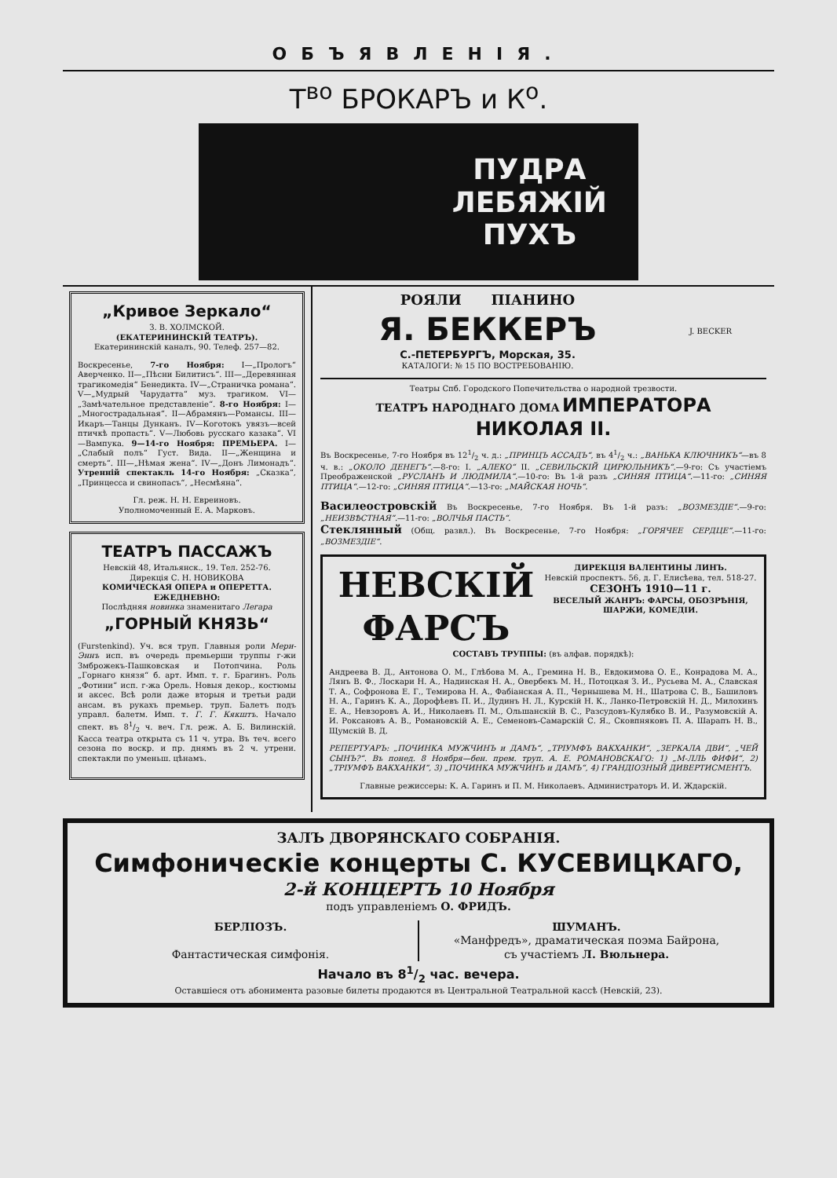ОБЪЯВЛЕНІЯ.
Т<sup>во</sup> БРОКАРЪ и К<sup>о</sup>.
ПУДРА
ЛЕБЯЖІЙ
ПУХЪ
„Кривое Зеркало“
З. В. ХОЛМСКОЙ.
(ЕКАТЕРИНИНСКІЙ ТЕАТРЪ).
Екатерининскій каналъ, 90. Телеф. 257—82.
Воскресенье, 7-го Ноября: I—„Прологъ“ Аверченко. II—„Пѣсни Билитисъ“. III—„Деревянная трагикомедія“ Бенедикта. IV—„Страничка романа“. V—„Мудрый Чарудатта“ муз. трагиком. VI—„Замѣчательное представленіе“. 8-го Ноября: I—„Многострадальная“. II—Абрамянъ—Романсы. III—Икаръ—Танцы Дунканъ. IV—Коготокъ увязъ—всей птичкѣ пропасть“. V—Любовь русскаго казака“. VI—Вампука. 9—14-го Ноября: ПРЕМЬЕРА. I—„Слабый полъ“ Густ. Вида. II—„Женщина и смерть“. III—„Нѣмая жена“. IV—„Донъ Лимонадъ“. Утренній спектакль 14-го Ноября: „Сказка“, „Принцесса и свинопасъ“, „Несмѣяна“.
Гл. реж. Н. Н. Евреиновъ.
Уполномоченный Е. А. Марковъ.
ТЕАТРЪ ПАССАЖЪ
Невскій 48, Итальянск., 19. Тел. 252-76.
Дирекція С. Н. НОВИКОВА
КОМИЧЕСКАЯ ОПЕРА и ОПЕРЕТТА.
ЕЖЕДНЕВНО:
Послѣдняя новинка знаменитаго Легара
„ГОРНЫЙ КНЯЗЬ“
(Furstenkind). Уч. вся труп. Главныя роли Мери-Эннъ исп. въ очередь премьерши труппы г-жи Змброжекъ-Пашковская и Потопчина. Роль „Горнаго князя“ б. арт. Имп. т. г. Брагинъ. Роль „Фотини“ исп. г-жа Орель. Новыя декор., костюмы и аксес. Всѣ роли даже вторыя и третьи ради ансам. въ рукахъ премьер. труп. Балетъ подъ управл. балетм. Имп. т. Г. Г. Кякштъ. Начало спект. въ 81/2 ч. веч. Гл. реж. А. Б. Вилинскій. Касса театра открыта съ 11 ч. утра. Въ теч. всего сезона по воскр. и пр. днямъ въ 2 ч. утрени. спектакли по уменьш. цѣнамъ.
РОЯЛИ ПІАНИНО
Я. БЕККЕРЪ
С.-ПЕТЕРБУРГЪ, Морская, 35.
КАТАЛОГИ: № 15 ПО ВОСТРЕБОВАНІЮ.
J. BECKER
Театры Спб. Городского Попечительства о народной трезвости.
ТЕАТРЪ НАРОДНАГО ДОМА ИМПЕРАТОРА НИКОЛАЯ II.
Въ Воскресенье, 7-го Ноября въ 121/2 ч. д.: „ПРИНЦЪ АССАДЪ“, въ 41/2 ч.: „ВАНЬКА КЛЮЧНИКЪ“—въ 8 ч. в.: „ОКОЛО ДЕНЕГЪ“.—8-го: I. „АЛЕКО“ II. „СЕВИЛЬСКІЙ ЦИРЮЛЬНИКЪ“.—9-го: Съ участіемъ Преображенской „РУСЛАНЪ И ЛЮДМИЛА“.—10-го: Въ 1-й разъ „СИНЯЯ ПТИЦА“.—11-го: „СИНЯЯ ПТИЦА“.—12-го: „СИНЯЯ ПТИЦА“.—13-го: „МАЙСКАЯ НОЧЬ“.
Василеостровскій Въ Воскресенье, 7-го Ноября. Въ 1-й разъ: „ВОЗМЕЗДІЕ“.—9-го: „НЕИЗВѢСТНАЯ“.—11-го: „ВОЛЧЬЯ ПАСТЬ“.
Стеклянный (Общ. развл.). Въ Воскресенье, 7-го Ноября: „ГОРЯЧЕЕ СЕРДЦЕ“.—11-го: „ВОЗМЕЗДІЕ“.
НЕВСКІЙ ФАРСЪ
ДИРЕКЦІЯ ВАЛЕНТИНЫ ЛИНЪ.
Невскій проспектъ. 56, д. Г. Елисѣева, тел. 518-27.
СЕЗОНЪ 1910—11 г.
ВЕСЕЛЫЙ ЖАНРЪ: ФАРСЫ, ОБОЗРѢНІЯ, ШАРЖИ, КОМЕДІИ.
СОСТАВЪ ТРУППЫ: (въ алфав. порядкѣ):
Андреева В. Д., Антонова О. М., Глѣбова М. А., Гремина Н. В., Евдокимова О. Е., Конрадова М. А., Лянъ В. Ф., Лоскари Н. А., Надинская Н. А., Овербекъ М. Н., Потоцкая З. И., Русьева М. А., Славская Т. А., Софронова Е. Г., Темирова Н. А., Фабіанская А. П., Чернышева М. Н., Шатрова С. В., Башиловъ Н. А., Гаринъ К. А., Дорофѣевъ П. И., Дудинъ Н. Л., Курскій Н. К., Ланко-Петровскій Н. Д., Милохинъ Е. А., Невзоровъ А. И., Николаевъ П. М., Ольшанскій В. С., Разсудовъ-Кулябко В. И., Разумовскій А. И. Роксановъ А. В., Романовскій А. Е., Семеновъ-Самарскій С. Я., Сковпняковъ П. А. Шарапъ Н. В., Щумскій В. Д.
РЕПЕРТУАРЪ: „ПОЧИНКА МУЖЧИНЪ и ДАМЪ“, „ТРІУМФЪ ВАКХАНКИ“, „ЗЕРКАЛА ДВИ“, „ЧЕЙ СЫНЪ?“. Въ понед. 8 Ноября—бен. прем. труп. А. Е. РОМАНОВСКАГО: 1) „М-ЛЛЬ ФИФИ“, 2) „ТРІУМФЪ ВАКХАНКИ“, 3) „ПОЧИНКА МУЖЧИНЪ и ДАМЪ“, 4) ГРАНДІОЗНЫЙ ДИВЕРТИСМЕНТЪ.
Главные режиссеры: К. А. Гаринъ и П. М. Николаевъ. Администраторъ И. И. Ждарскій.
ЗАЛЪ ДВОРЯНСКАГО СОБРАНІЯ.
Симфоническіе концерты С. КУСЕВИЦКАГО,
2-й КОНЦЕРТЪ 10 Ноября
подъ управленіемъ О. ФРИДЪ.
БЕРЛІОЗЪ.
Фантастическая симфонія.
ШУМАНЪ.
«Манфредъ», драматическая поэма Байрона,
съ участіемъ Л. Вюльнера.
Начало въ 81/2 час. вечера.
Оставшіеся отъ абонимента разовые билеты продаются въ Центральной Театральной кассѣ (Невскій, 23).